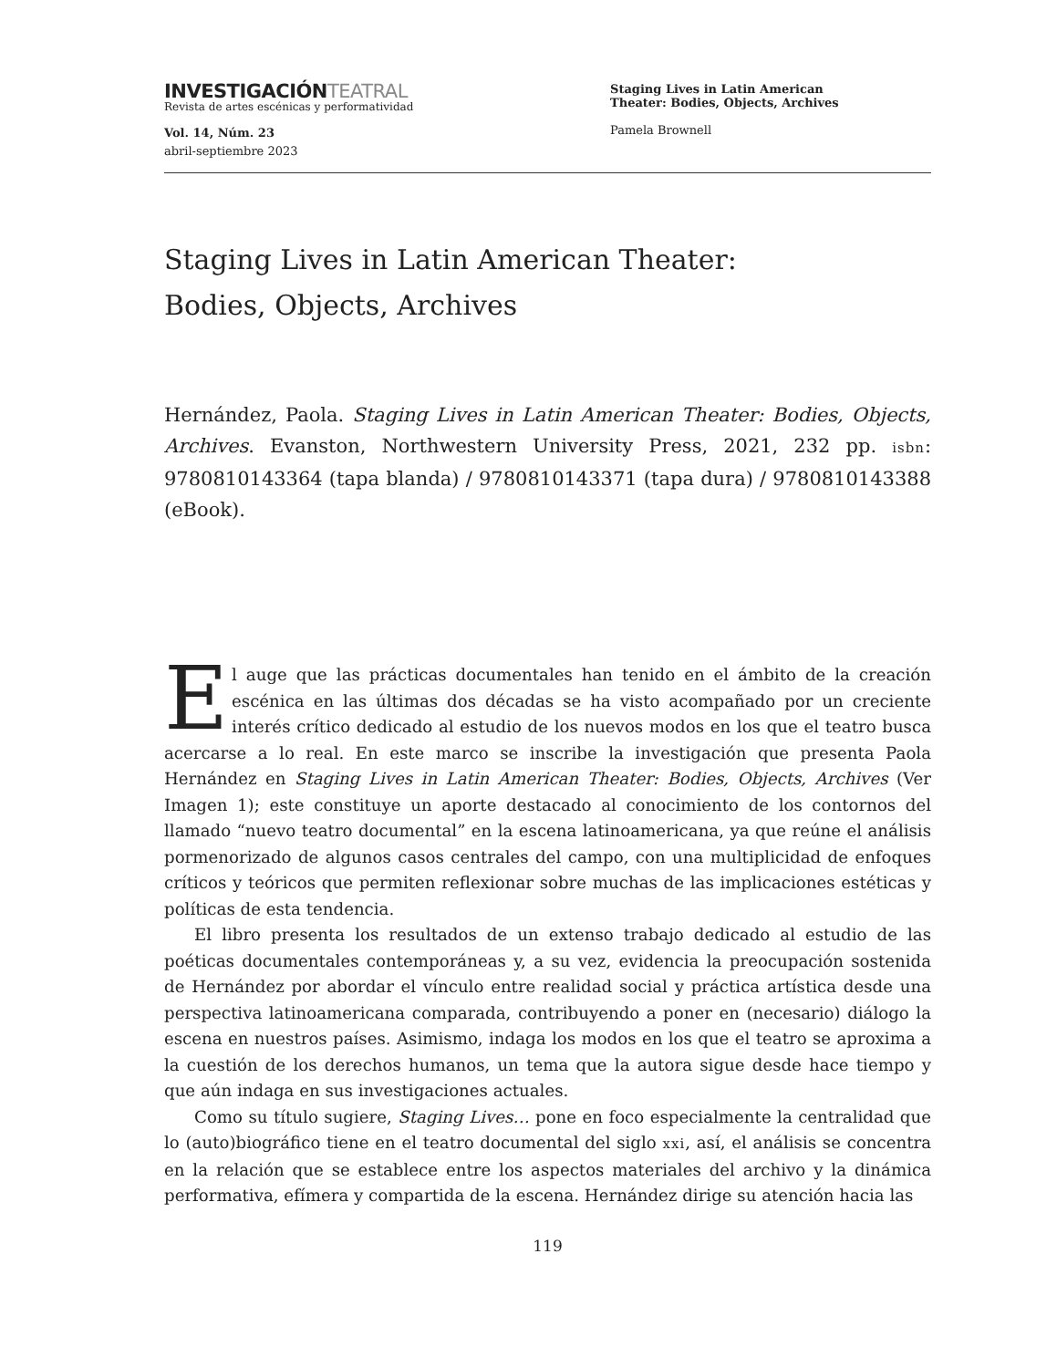INVESTIGACIÓNTEATRAL
Revista de artes escénicas y performatividad
Vol. 14, Núm. 23
abril-septiembre 2023
Staging Lives in Latin American
Theater: Bodies, Objects, Archives
Pamela Brownell
Staging Lives in Latin American Theater:
Bodies, Objects, Archives
Hernández, Paola. Staging Lives in Latin American Theater: Bodies, Objects, Archives. Evanston, Northwestern University Press, 2021, 232 pp. isbn: 9780810143364 (tapa blanda) / 9780810143371 (tapa dura) / 9780810143388 (eBook).
El auge que las prácticas documentales han tenido en el ámbito de la creación escénica en las últimas dos décadas se ha visto acompañado por un creciente interés crítico dedicado al estudio de los nuevos modos en los que el teatro busca acercarse a lo real. En este marco se inscribe la investigación que presenta Paola Hernández en Staging Lives in Latin American Theater: Bodies, Objects, Archives (Ver Imagen 1); este constituye un aporte destacado al conocimiento de los contornos del llamado “nuevo teatro documental” en la escena latinoamericana, ya que reúne el análisis pormenorizado de algunos casos centrales del campo, con una multiplicidad de enfoques críticos y teóricos que permiten reflexionar sobre muchas de las implicaciones estéticas y políticas de esta tendencia.
El libro presenta los resultados de un extenso trabajo dedicado al estudio de las poéticas documentales contemporáneas y, a su vez, evidencia la preocupación sostenida de Hernández por abordar el vínculo entre realidad social y práctica artística desde una perspectiva latinoamericana comparada, contribuyendo a poner en (necesario) diálogo la escena en nuestros países. Asimismo, indaga los modos en los que el teatro se aproxima a la cuestión de los derechos humanos, un tema que la autora sigue desde hace tiempo y que aún indaga en sus investigaciones actuales.
Como su título sugiere, Staging Lives… pone en foco especialmente la centralidad que lo (auto)biográfico tiene en el teatro documental del siglo xxi, así, el análisis se concentra en la relación que se establece entre los aspectos materiales del archivo y la dinámica performativa, efímera y compartida de la escena. Hernández dirige su atención hacia las
119